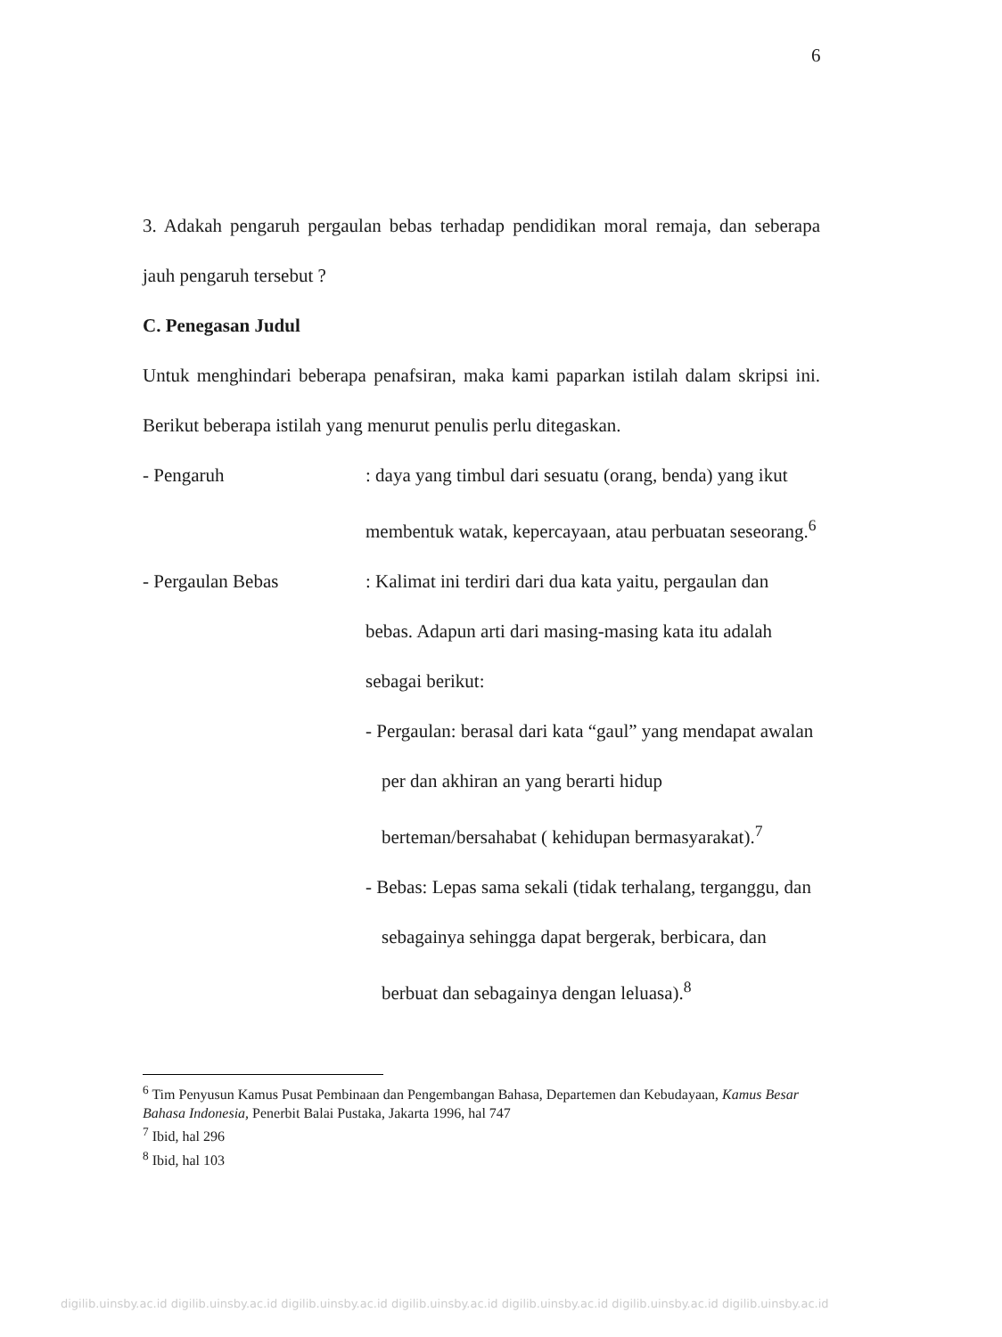6
3. Adakah pengaruh pergaulan bebas terhadap pendidikan moral remaja, dan seberapa jauh pengaruh tersebut ?
C. Penegasan Judul
Untuk menghindari beberapa penafsiran, maka kami paparkan istilah dalam skripsi ini. Berikut beberapa istilah yang menurut penulis perlu ditegaskan.
- Pengaruh : daya yang timbul dari sesuatu (orang, benda) yang ikut membentuk watak, kepercayaan, atau perbuatan seseorang.<sup>6</sup>
- Pergaulan Bebas : Kalimat ini terdiri dari dua kata yaitu, pergaulan dan bebas. Adapun arti dari masing-masing kata itu adalah sebagai berikut:
- Pergaulan: berasal dari kata “gaul” yang mendapat awalan per dan akhiran an yang berarti hidup berteman/bersahabat ( kehidupan bermasyarakat).<sup>7</sup>
- Bebas: Lepas sama sekali (tidak terhalang, terganggu, dan sebagainya sehingga dapat bergerak, berbicara, dan berbuat dan sebagainya dengan leluasa).<sup>8</sup>
<sup>6</sup> Tim Penyusun Kamus Pusat Pembinaan dan Pengembangan Bahasa, Departemen dan Kebudayaan, Kamus Besar Bahasa Indonesia, Penerbit Balai Pustaka, Jakarta 1996, hal 747
<sup>7</sup> Ibid, hal 296
<sup>8</sup> Ibid, hal 103
digilib.uinsby.ac.id digilib.uinsby.ac.id digilib.uinsby.ac.id digilib.uinsby.ac.id digilib.uinsby.ac.id digilib.uinsby.ac.id digilib.uinsby.ac.id